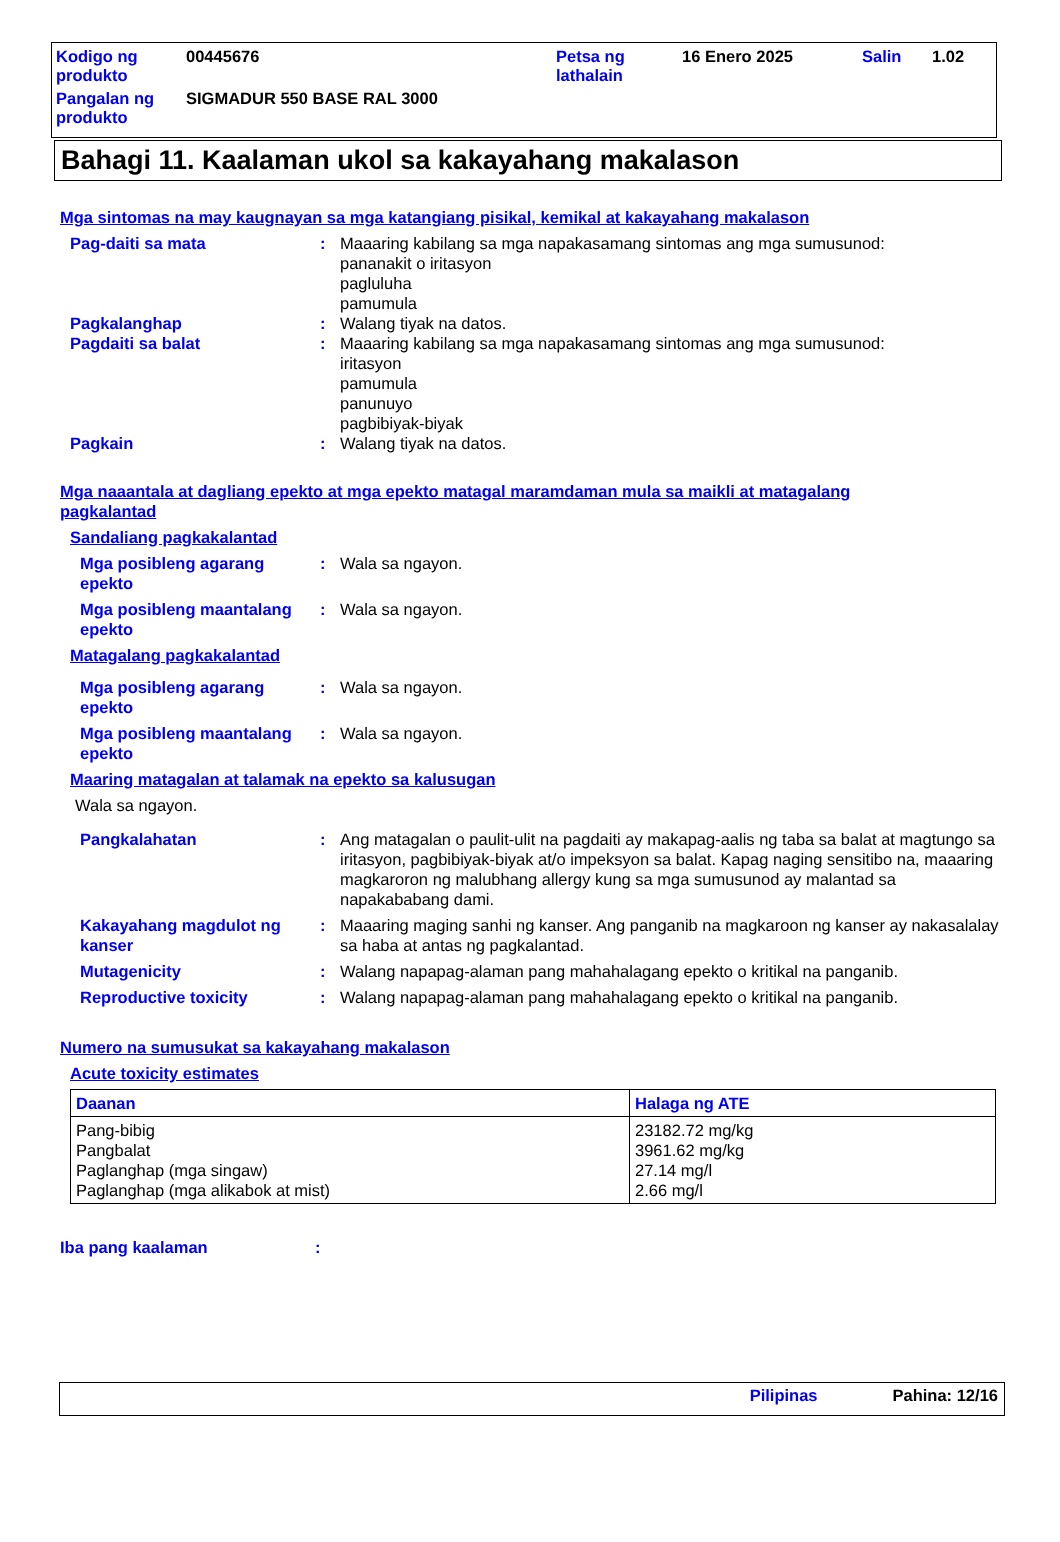| Kodigo ng produkto | 00445676 | Petsa ng lathalain | 16 Enero 2025 | Salin | 1.02 |
| Pangalan ng produkto | SIGMADUR 550 BASE RAL 3000 | | | | |
Bahagi 11. Kaalaman ukol sa kakayahang makalason
Mga sintomas na may kaugnayan sa mga katangiang pisikal, kemikal at kakayahang makalason
Pag-daiti sa mata : Maaaring kabilang sa mga napakasamang sintomas ang mga sumusunod:
pananakit o iritasyon
pagluluha
pamumula
Pagkalanghap : Walang tiyak na datos.
Pagdaiti sa balat : Maaaring kabilang sa mga napakasamang sintomas ang mga sumusunod:
iritasyon
pamumula
panunuyo
pagbibiyak-biyak
Pagkain : Walang tiyak na datos.
Mga naaantala at dagliang epekto at mga epekto matagal maramdaman mula sa maikli at matagalang pagkalantad
Sandaliang pagkakalantad
Mga posibleng agarang epekto
: Wala sa ngayon.
Mga posibleng maantalang epekto
: Wala sa ngayon.
Matagalang pagkakalantad
Mga posibleng agarang epekto
: Wala sa ngayon.
Mga posibleng maantalang epekto
: Wala sa ngayon.
Maaring matagalan at talamak na epekto sa kalusugan
Wala sa ngayon.
Pangkalahatan : Ang matagalan o paulit-ulit na pagdaiti ay makapag-aalis ng taba sa balat at magtungo sa iritasyon, pagbibiyak-biyak at/o impeksyon sa balat. Kapag naging sensitibo na, maaaring magkaroron ng malubhang allergy kung sa mga sumusunod ay malantad sa napakababang dami.
Kakayahang magdulot ng kanser
: Maaaring maging sanhi ng kanser. Ang panganib na magkaroon ng kanser ay nakasalalay sa haba at antas ng pagkalantad.
Mutagenicity : Walang napapag-alaman pang mahahalagang epekto o kritikal na panganib.
Reproductive toxicity : Walang napapag-alaman pang mahahalagang epekto o kritikal na panganib.
Numero na sumusukat sa kakayahang makalason
Acute toxicity estimates
| Daanan | Halaga ng ATE |
| --- | --- |
| Pang-bibig Pangbalat Paglanghap (mga singaw) Paglanghap (mga alikabok at mist) | 23182.72 mg/kg 3961.62 mg/kg 27.14 mg/l 2.66 mg/l |
Iba pang kaalaman :
Pilipinas Pahina: 12/16